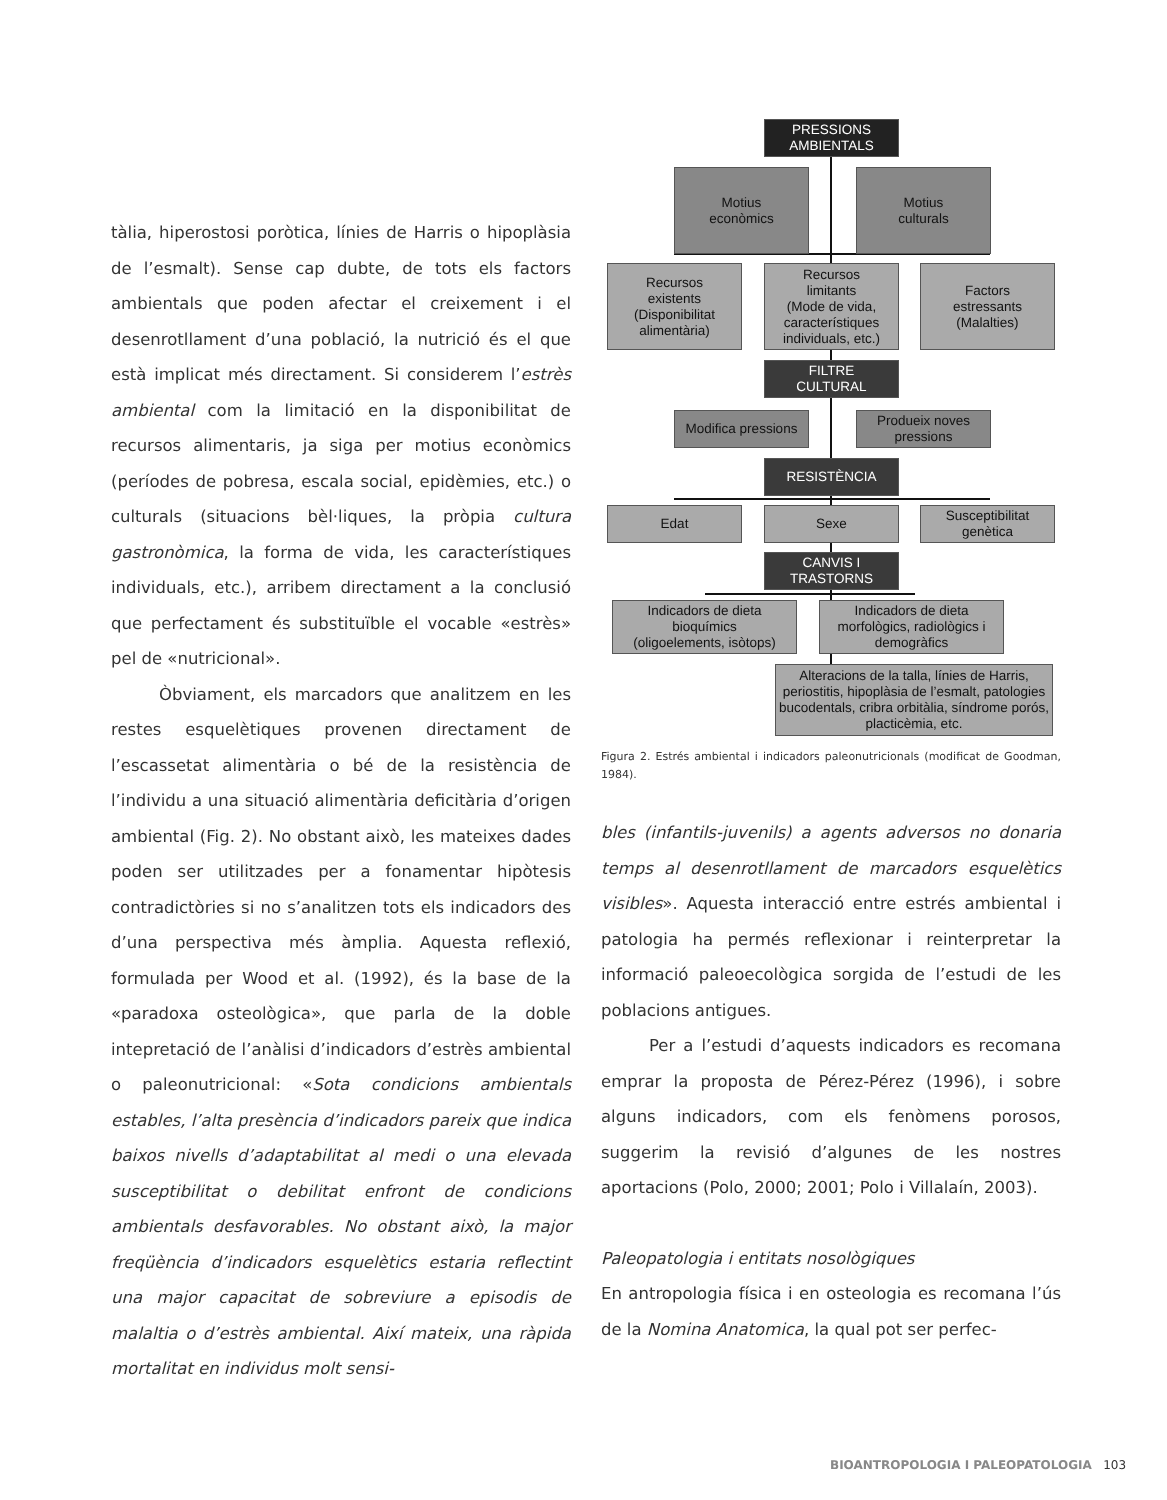tàlia, hiperostosi poròtica, línies de Harris o hipoplàsia de l’esmalt). Sense cap dubte, de tots els factors ambientals que poden afectar el creixement i el desenrotllament d’una població, la nutrició és el que està implicat més directament. Si considerem l’estrès ambiental com la limitació en la disponibilitat de recursos alimentaris, ja siga per motius econòmics (períodes de pobresa, escala social, epidèmies, etc.) o culturals (situacions bèl·liques, la pròpia cultura gastronòmica, la forma de vida, les característiques individuals, etc.), arribem directament a la conclusió que perfectament és substituïble el vocable «estrès» pel de «nutricional».
Òbviament, els marcadors que analitzem en les restes esquelètiques provenen directament de l’escassetat alimentària o bé de la resistència de l’individu a una situació alimentària deficitària d’origen ambiental (Fig. 2). No obstant això, les mateixes dades poden ser utilitzades per a fonamentar hipòtesis contradictòries si no s’analitzen tots els indicadors des d’una perspectiva més àmplia. Aquesta reflexió, formulada per Wood et al. (1992), és la base de la «paradoxa osteològica», que parla de la doble intepretació de l’anàlisi d’indicadors d’estrès ambiental o paleonutricional: «Sota condicions ambientals estables, l’alta presència d’indicadors pareix que indica baixos nivells d’adaptabilitat al medi o una elevada susceptibilitat o debilitat enfront de condicions ambientals desfavorables. No obstant això, la major freqüència d’indicadors esquelètics estaria reflectint una major capacitat de sobreviure a episodis de malaltia o d’estrès ambiental. Així mateix, una ràpida mortalitat en individus molt sensi-
PRESSIONS
AMBIENTALS
Motius
econòmics
Motius
culturals
Recursos
existents
(Disponibilitat
alimentària)
Recursos
limitants
(Mode de vida,
característiques
individuals, etc.)
Factors
estressants
(Malalties)
FILTRE
CULTURAL
Modifica pressions
Produeix noves pressions
RESISTÈNCIA
Edat Sexe
Susceptibilitat genètica
CANVIS I
TRASTORNS
Indicadors de dieta
bioquímics
(oligoelements, isòtops)
Indicadors de dieta
morfològics, radiològics i
demogràfics
Alteracions de la talla, línies de Harris, periostitis, hipoplàsia de l’esmalt, patologies bucodentals, cribra orbitàlia, síndrome porós, placticèmia, etc.
Figura 2. Estrés ambiental i indicadors paleonutricionals (modificat de Goodman, 1984).
bles (infantils-juvenils) a agents adversos no donaria temps al desenrotllament de marcadors esquelètics visibles». Aquesta interacció entre estrés ambiental i patologia ha permés reflexionar i reinterpretar la informació paleoecològica sorgida de l’estudi de les poblacions antigues.
Per a l’estudi d’aquests indicadors es recomana emprar la proposta de Pérez-Pérez (1996), i sobre alguns indicadors, com els fenòmens porosos, suggerim la revisió d’algunes de les nostres aportacions (Polo, 2000; 2001; Polo i Villalaín, 2003).
Paleopatologia i entitats nosològiques
En antropologia física i en osteologia es recomana l’ús de la Nomina Anatomica, la qual pot ser perfec-
BIOANTROPOLOGIA I PALEOPATOLOGIA 103